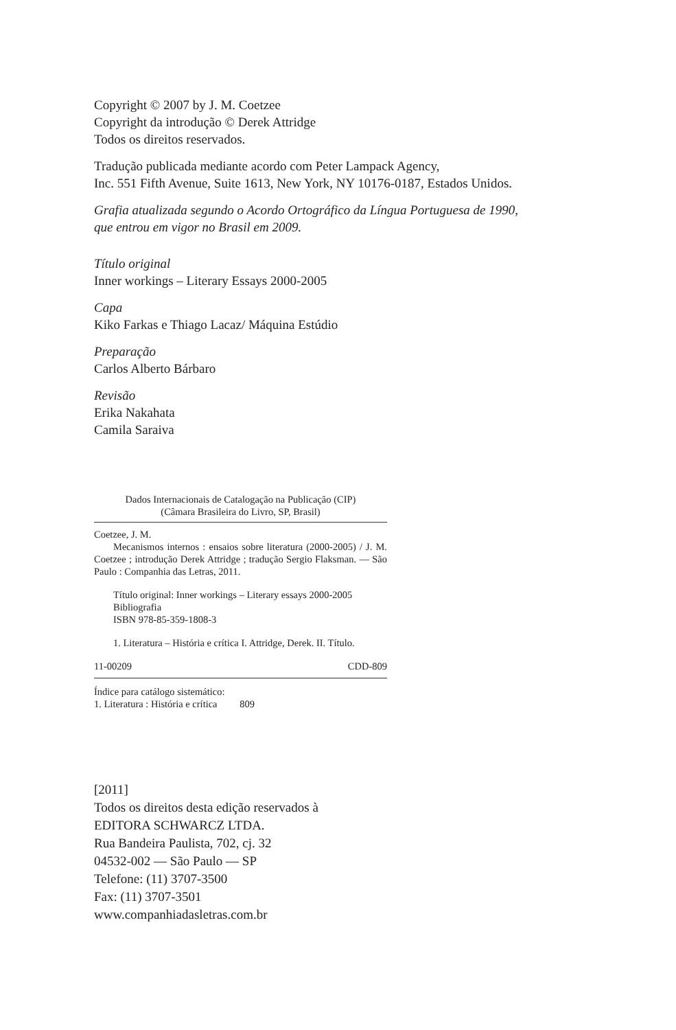Copyright © 2007 by J. M. Coetzee
Copyright da introdução © Derek Attridge
Todos os direitos reservados.
Tradução publicada mediante acordo com Peter Lampack Agency,
Inc. 551 Fifth Avenue, Suite 1613, New York, NY 10176-0187, Estados Unidos.
Grafia atualizada segundo o Acordo Ortográfico da Língua Portuguesa de 1990,
que entrou em vigor no Brasil em 2009.
Título original
Inner workings – Literary Essays 2000-2005
Capa
Kiko Farkas e Thiago Lacaz/ Máquina Estúdio
Preparação
Carlos Alberto Bárbaro
Revisão
Erika Nakahata
Camila Saraiva
Dados Internacionais de Catalogação na Publicação (CIP)
(Câmara Brasileira do Livro, SP, Brasil)
Coetzee, J. M.
Mecanismos internos : ensaios sobre literatura (2000-2005) / J. M. Coetzee ; introdução Derek Attridge ; tradução Sergio Flaksman. — São Paulo : Companhia das Letras, 2011.
Título original: Inner workings – Literary essays 2000-2005
Bibliografia
ISBN 978-85-359-1808-3
1. Literatura – História e crítica I. Attridge, Derek. II. Título.
11-00209 CDD-809
Índice para catálogo sistemático:
1. Literatura : História e crítica 809
[2011]
Todos os direitos desta edição reservados à
EDITORA SCHWARCZ LTDA.
Rua Bandeira Paulista, 702, cj. 32
04532-002 — São Paulo — SP
Telefone: (11) 3707-3500
Fax: (11) 3707-3501
www.companhiadasletras.com.br